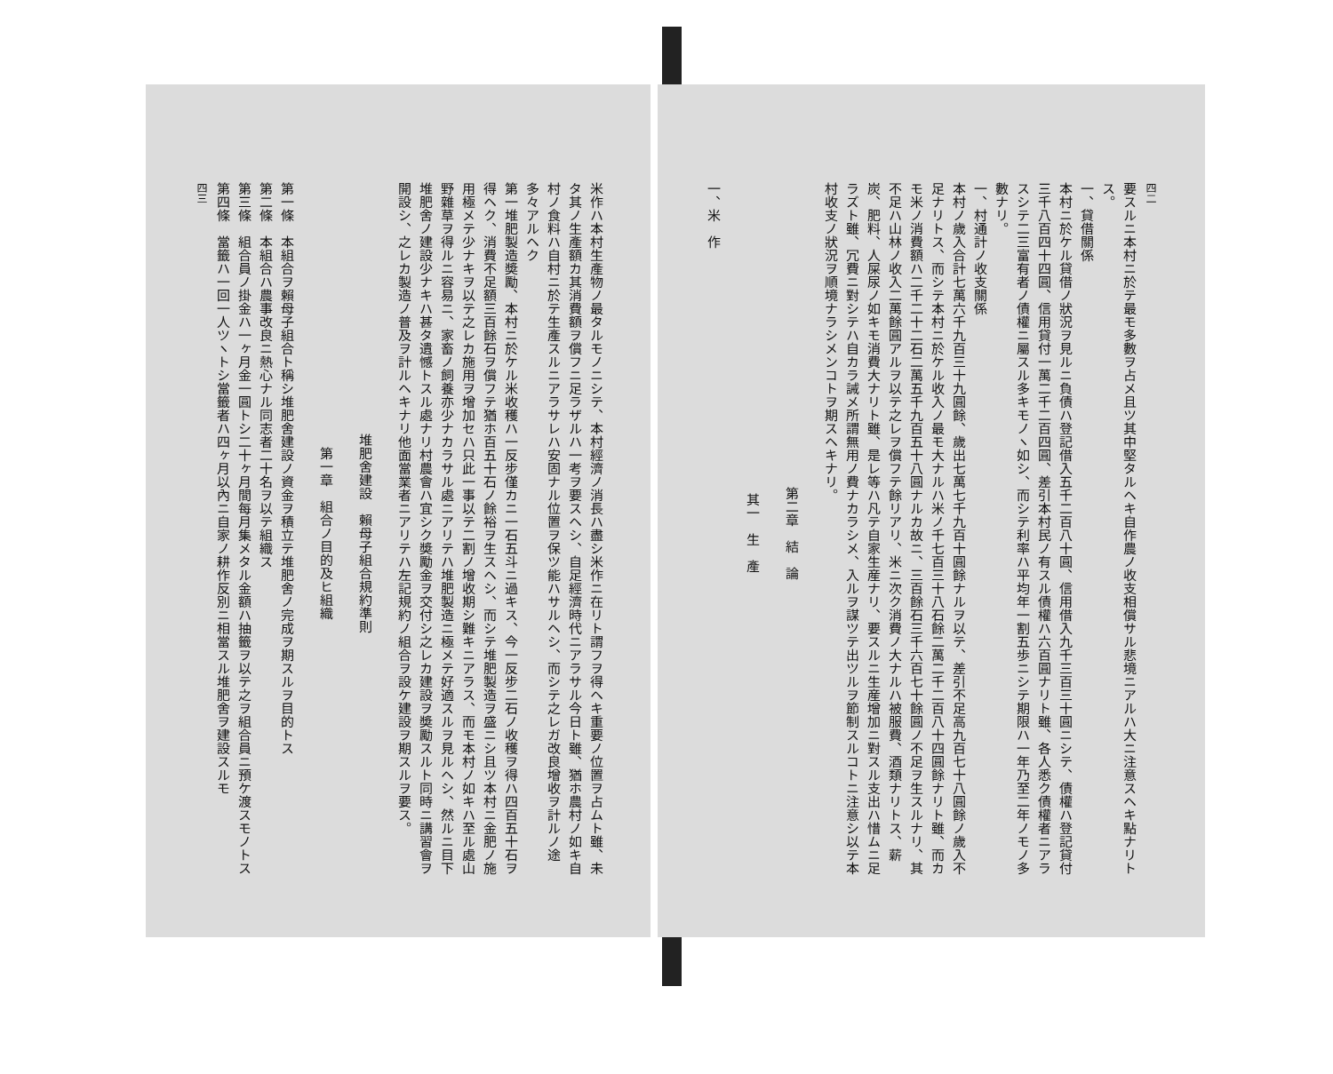四二
要スルニ本村ニ於テ最モ多數ヲ占メ且ツ其中堅タルヘキ自作農ノ收支相償サル悲境ニアルハ大ニ注意スヘキ點ナリトス。
一、貸借關係
本村ニ於ケル貸借ノ狀況ヲ見ルニ負債ハ登記借入五千二百八十圓、信用借入九千三百三十圓ニシテ、債權ハ登記貸付三千八百四十四圓、信用貸付一萬二千二百四圓、差引本村民ノ有スル債權ハ六百圓ナリト雖、各人悉ク債權者ニアラスシテ二三富有者ノ債權ニ屬スル多キモノヽ如シ、而シテ利率ハ平均年一割五歩ニシテ期限ハ一年乃至二年ノモノ多數ナリ。
一、村通計ノ收支關係
本村ノ歲入合計七萬六千九百三十九圓餘、歲出七萬七千九百十圓餘ナルヲ以テ、差引不足高九百七十八圓餘ノ歲入不足ナリトス、而シテ本村ニ於ケル收入ノ最モ大ナルハ米ノ千七百三十八石餘二萬二千二百八十四圓餘ナリト雖、而カモ米ノ消費額ハ二千二十二石二萬五千九百五十八圓ナルカ故ニ、三百餘石三千六百七十餘圓ノ不足ヲ生スルナリ、其不足ハ山林ノ收入二萬餘圓アルヲ以テ之レヲ償フテ餘リアリ、米ニ次ク消費ノ大ナルハ被服費、酒類ナリトス、薪炭、肥料、人屎尿ノ如キモ消費大ナリト雖、是レ等ハ凡テ自家生産ナリ、要スルニ生産增加ニ對スル支出ハ惜ムニ足ラズト雖、冗費ニ對シテハ自カラ誡メ所謂無用ノ費ナカラシメ、入ルヲ謀ツテ出ツルヲ節制スルコトニ注意シ以テ本村收支ノ狀況ヲ順境ナラシメンコトヲ期スヘキナリ。
第二章　結　論
其一　生　產
一、米　作
米作ハ本村生產物ノ最タルモノニシテ、本村經濟ノ消長ハ盡シ米作ニ在リト謂フヲ得ヘキ重要ノ位置ヲ占ムト雖、未タ其ノ生產額カ其消費額ヲ償フニ足ラザルハ一考ヲ要スヘシ、自足經濟時代ニアラサル今日ト雖、猶ホ農村ノ如キ自村ノ食料ハ自村ニ於テ生產スルニアラサレハ安固ナル位置ヲ保ツ能ハサルヘシ、而シテ之レガ改良增收ヲ計ルノ途多々アルヘク
第一堆肥製造奬勵、本村ニ於ケル米收穫ハ一反步僅カニ一石五斗ニ過キス、今一反步二石ノ收穫ヲ得ハ四百五十石ヲ得ヘク、消費不足額三百餘石ヲ償フテ猶ホ百五十石ノ餘裕ヲ生スヘシ、而シテ堆肥製造ヲ盛ニシ且ツ本村ニ金肥ノ施用極メテ少ナキヲ以テ之レカ施用ヲ增加セハ只此一事以テ二割ノ增收期シ難キニアラス、而モ本村ノ如キハ至ル處山野雜草ヲ得ルニ容易ニ、家畜ノ飼養亦少ナカラサル處ニアリテハ堆肥製造ニ極メテ好適スルヲ見ルヘシ、然ルニ目下堆肥舍ノ建設少ナキハ甚タ遺憾トスル處ナリ村農會ハ宜シク奬勵金ヲ交付シ之レカ建設ヲ奬勵スルト同時ニ講習會ヲ開設シ、之レカ製造ノ普及ヲ計ルヘキナリ他面當業者ニアリテハ左記規約ノ組合ヲ設ケ建設ヲ期スルヲ要ス。
堆肥舍建設　賴母子組合規約準則
第一章　組合ノ目的及ヒ組織
第一條　本組合ヲ賴母子組合ト稱シ堆肥舍建設ノ資金ヲ積立テ堆肥舍ノ完成ヲ期スルヲ目的トス
第二條　本組合ハ農事改良ニ熱心ナル同志者二十名ヲ以テ組織ス
第三條　組合員ノ掛金ハ一ヶ月金一圓トシ二十ヶ月間每月集メタル金額ハ抽籤ヲ以テ之ヲ組合員ニ預ケ渡スモノトス
第四條　當籤ハ一回一人ツヽトシ當籤者ハ四ヶ月以內ニ自家ノ耕作反別ニ相當スル堆肥舍ヲ建設スルモ
四三